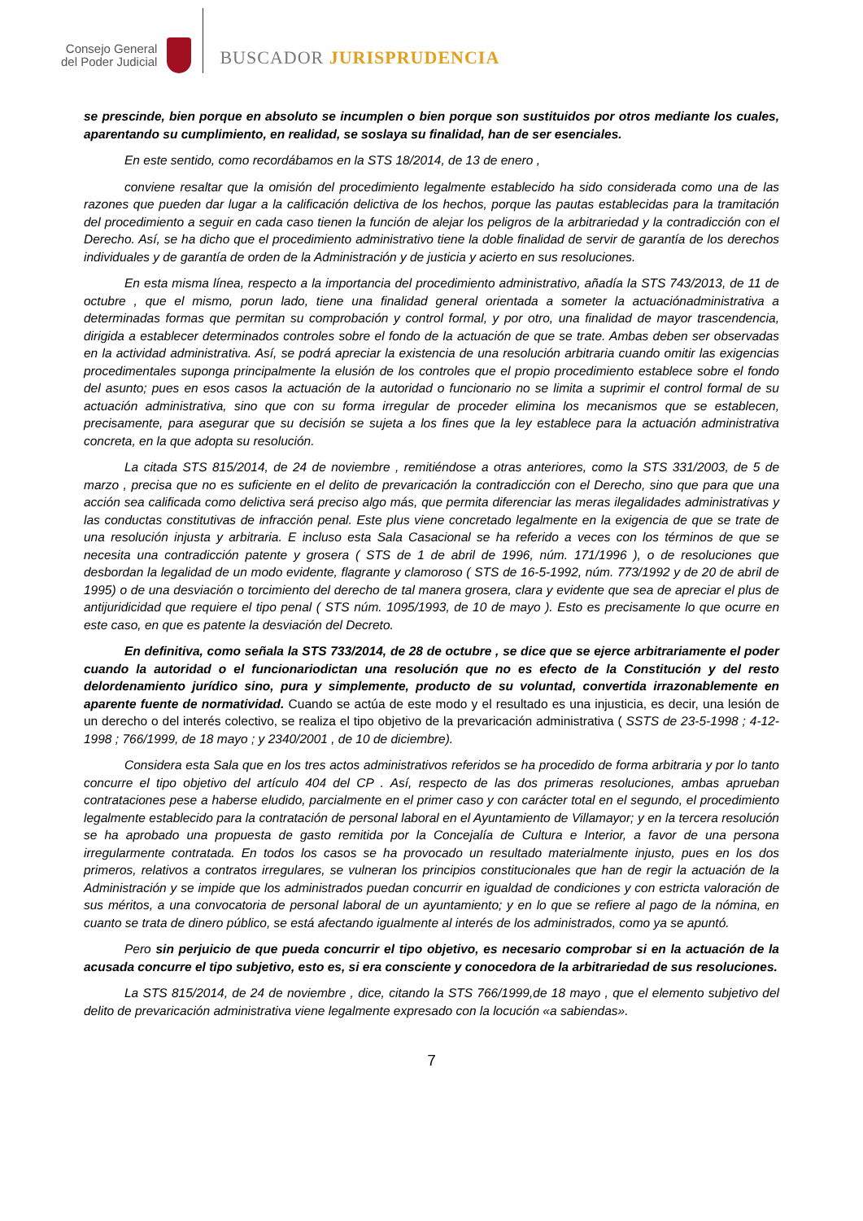Consejo General
del Poder Judicial
BUSCADOR JURISPRUDENCIA
se prescinde, bien porque en absoluto se incumplen o bien porque son sustituidos por otros mediante los cuales, aparentando su cumplimiento, en realidad, se soslaya su finalidad, han de ser esenciales.
En este sentido, como recordábamos en la STS 18/2014, de 13 de enero ,
conviene resaltar que la omisión del procedimiento legalmente establecido ha sido considerada como una de las razones que pueden dar lugar a la calificación delictiva de los hechos, porque las pautas establecidas para la tramitación del procedimiento a seguir en cada caso tienen la función de alejar los peligros de la arbitrariedad y la contradicción con el Derecho. Así, se ha dicho que el procedimiento administrativo tiene la doble finalidad de servir de garantía de los derechos individuales y de garantía de orden de la Administración y de justicia y acierto en sus resoluciones.
En esta misma línea, respecto a la importancia del procedimiento administrativo, añadía la STS 743/2013, de 11 de octubre , que el mismo, porun lado, tiene una finalidad general orientada a someter la actuaciónadministrativa a determinadas formas que permitan su comprobación y control formal, y por otro, una finalidad de mayor trascendencia, dirigida a establecer determinados controles sobre el fondo de la actuación de que se trate. Ambas deben ser observadas en la actividad administrativa. Así, se podrá apreciar la existencia de una resolución arbitraria cuando omitir las exigencias procedimentales suponga principalmente la elusión de los controles que el propio procedimiento establece sobre el fondo del asunto; pues en esos casos la actuación de la autoridad o funcionario no se limita a suprimir el control formal de su actuación administrativa, sino que con su forma irregular de proceder elimina los mecanismos que se establecen, precisamente, para asegurar que su decisión se sujeta a los fines que la ley establece para la actuación administrativa concreta, en la que adopta su resolución.
La citada STS 815/2014, de 24 de noviembre , remitiéndose a otras anteriores, como la STS 331/2003, de 5 de marzo , precisa que no es suficiente en el delito de prevaricación la contradicción con el Derecho, sino que para que una acción sea calificada como delictiva será preciso algo más, que permita diferenciar las meras ilegalidades administrativas y las conductas constitutivas de infracción penal. Este plus viene concretado legalmente en la exigencia de que se trate de una resolución injusta y arbitraria. E incluso esta Sala Casacional se ha referido a veces con los términos de que se necesita una contradicción patente y grosera ( STS de 1 de abril de 1996, núm. 171/1996 ), o de resoluciones que desbordan la legalidad de un modo evidente, flagrante y clamoroso ( STS de 16-5-1992, núm. 773/1992 y de 20 de abril de 1995) o de una desviación o torcimiento del derecho de tal manera grosera, clara y evidente que sea de apreciar el plus de antijuridicidad que requiere el tipo penal ( STS núm. 1095/1993, de 10 de mayo ). Esto es precisamente lo que ocurre en este caso, en que es patente la desviación del Decreto.
En definitiva, como señala la STS 733/2014, de 28 de octubre , se dice que se ejerce arbitrariamente el poder cuando la autoridad o el funcionariodictan una resolución que no es efecto de la Constitución y del resto delordenamiento jurídico sino, pura y simplemente, producto de su voluntad, convertida irrazonablemente en aparente fuente de normatividad. Cuando se actúa de este modo y el resultado es una injusticia, es decir, una lesión de un derecho o del interés colectivo, se realiza el tipo objetivo de la prevaricación administrativa ( SSTS de 23-5-1998 ; 4-12-1998 ; 766/1999, de 18 mayo ; y 2340/2001 , de 10 de diciembre).
Considera esta Sala que en los tres actos administrativos referidos se ha procedido de forma arbitraria y por lo tanto concurre el tipo objetivo del artículo 404 del CP . Así, respecto de las dos primeras resoluciones, ambas aprueban contrataciones pese a haberse eludido, parcialmente en el primer caso y con carácter total en el segundo, el procedimiento legalmente establecido para la contratación de personal laboral en el Ayuntamiento de Villamayor; y en la tercera resolución se ha aprobado una propuesta de gasto remitida por la Concejalía de Cultura e Interior, a favor de una persona irregularmente contratada. En todos los casos se ha provocado un resultado materialmente injusto, pues en los dos primeros, relativos a contratos irregulares, se vulneran los principios constitucionales que han de regir la actuación de la Administración y se impide que los administrados puedan concurrir en igualdad de condiciones y con estricta valoración de sus méritos, a una convocatoria de personal laboral de un ayuntamiento; y en lo que se refiere al pago de la nómina, en cuanto se trata de dinero público, se está afectando igualmente al interés de los administrados, como ya se apuntó.
Pero sin perjuicio de que pueda concurrir el tipo objetivo, es necesario comprobar si en la actuación de la acusada concurre el tipo subjetivo, esto es, si era consciente y conocedora de la arbitrariedad de sus resoluciones.
La STS 815/2014, de 24 de noviembre , dice, citando la STS 766/1999,de 18 mayo , que el elemento subjetivo del delito de prevaricación administrativa viene legalmente expresado con la locución «a sabiendas».
7